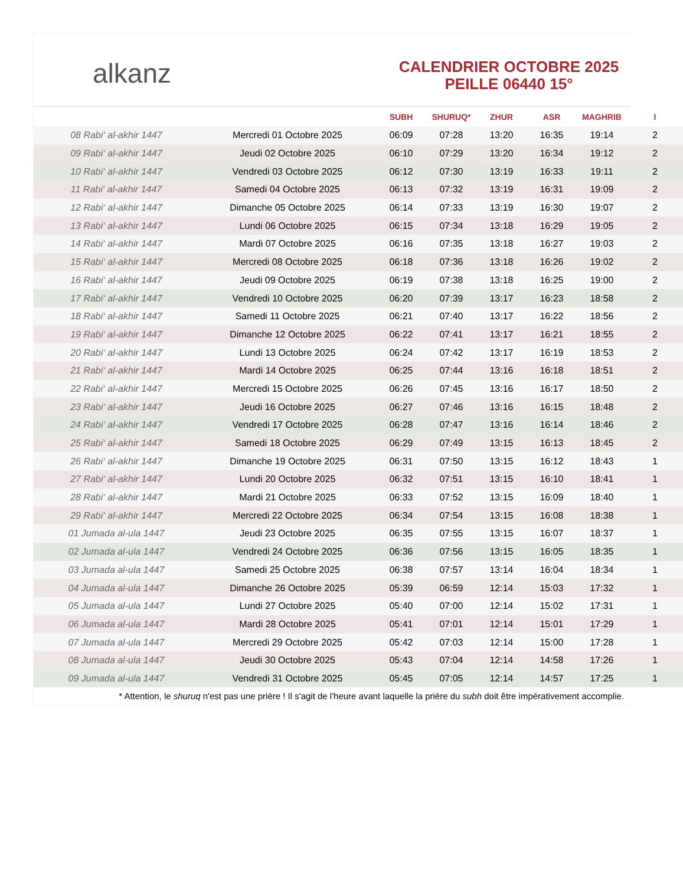alkanz
CALENDRIER OCTOBRE 2025
PEILLE 06440 15°
| | | SUBH | SHURUQ* | ZHUR | ASR | MAGHRIB | I |
| --- | --- | --- | --- | --- | --- | --- | --- |
| 08 Rabi‘ al-akhir 1447 | Mercredi 01 Octobre 2025 | 06:09 | 07:28 | 13:20 | 16:35 | 19:14 | 2 |
| 09 Rabi‘ al-akhir 1447 | Jeudi 02 Octobre 2025 | 06:10 | 07:29 | 13:20 | 16:34 | 19:12 | 2 |
| 10 Rabi‘ al-akhir 1447 | Vendredi 03 Octobre 2025 | 06:12 | 07:30 | 13:19 | 16:33 | 19:11 | 2 |
| 11 Rabi‘ al-akhir 1447 | Samedi 04 Octobre 2025 | 06:13 | 07:32 | 13:19 | 16:31 | 19:09 | 2 |
| 12 Rabi‘ al-akhir 1447 | Dimanche 05 Octobre 2025 | 06:14 | 07:33 | 13:19 | 16:30 | 19:07 | 2 |
| 13 Rabi‘ al-akhir 1447 | Lundi 06 Octobre 2025 | 06:15 | 07:34 | 13:18 | 16:29 | 19:05 | 2 |
| 14 Rabi‘ al-akhir 1447 | Mardi 07 Octobre 2025 | 06:16 | 07:35 | 13:18 | 16:27 | 19:03 | 2 |
| 15 Rabi‘ al-akhir 1447 | Mercredi 08 Octobre 2025 | 06:18 | 07:36 | 13:18 | 16:26 | 19:02 | 2 |
| 16 Rabi‘ al-akhir 1447 | Jeudi 09 Octobre 2025 | 06:19 | 07:38 | 13:18 | 16:25 | 19:00 | 2 |
| 17 Rabi‘ al-akhir 1447 | Vendredi 10 Octobre 2025 | 06:20 | 07:39 | 13:17 | 16:23 | 18:58 | 2 |
| 18 Rabi‘ al-akhir 1447 | Samedi 11 Octobre 2025 | 06:21 | 07:40 | 13:17 | 16:22 | 18:56 | 2 |
| 19 Rabi‘ al-akhir 1447 | Dimanche 12 Octobre 2025 | 06:22 | 07:41 | 13:17 | 16:21 | 18:55 | 2 |
| 20 Rabi‘ al-akhir 1447 | Lundi 13 Octobre 2025 | 06:24 | 07:42 | 13:17 | 16:19 | 18:53 | 2 |
| 21 Rabi‘ al-akhir 1447 | Mardi 14 Octobre 2025 | 06:25 | 07:44 | 13:16 | 16:18 | 18:51 | 2 |
| 22 Rabi‘ al-akhir 1447 | Mercredi 15 Octobre 2025 | 06:26 | 07:45 | 13:16 | 16:17 | 18:50 | 2 |
| 23 Rabi‘ al-akhir 1447 | Jeudi 16 Octobre 2025 | 06:27 | 07:46 | 13:16 | 16:15 | 18:48 | 2 |
| 24 Rabi‘ al-akhir 1447 | Vendredi 17 Octobre 2025 | 06:28 | 07:47 | 13:16 | 16:14 | 18:46 | 2 |
| 25 Rabi‘ al-akhir 1447 | Samedi 18 Octobre 2025 | 06:29 | 07:49 | 13:15 | 16:13 | 18:45 | 2 |
| 26 Rabi‘ al-akhir 1447 | Dimanche 19 Octobre 2025 | 06:31 | 07:50 | 13:15 | 16:12 | 18:43 | 1 |
| 27 Rabi‘ al-akhir 1447 | Lundi 20 Octobre 2025 | 06:32 | 07:51 | 13:15 | 16:10 | 18:41 | 1 |
| 28 Rabi‘ al-akhir 1447 | Mardi 21 Octobre 2025 | 06:33 | 07:52 | 13:15 | 16:09 | 18:40 | 1 |
| 29 Rabi‘ al-akhir 1447 | Mercredi 22 Octobre 2025 | 06:34 | 07:54 | 13:15 | 16:08 | 18:38 | 1 |
| 01 Jumada al-ula 1447 | Jeudi 23 Octobre 2025 | 06:35 | 07:55 | 13:15 | 16:07 | 18:37 | 1 |
| 02 Jumada al-ula 1447 | Vendredi 24 Octobre 2025 | 06:36 | 07:56 | 13:15 | 16:05 | 18:35 | 1 |
| 03 Jumada al-ula 1447 | Samedi 25 Octobre 2025 | 06:38 | 07:57 | 13:14 | 16:04 | 18:34 | 1 |
| 04 Jumada al-ula 1447 | Dimanche 26 Octobre 2025 | 05:39 | 06:59 | 12:14 | 15:03 | 17:32 | 1 |
| 05 Jumada al-ula 1447 | Lundi 27 Octobre 2025 | 05:40 | 07:00 | 12:14 | 15:02 | 17:31 | 1 |
| 06 Jumada al-ula 1447 | Mardi 28 Octobre 2025 | 05:41 | 07:01 | 12:14 | 15:01 | 17:29 | 1 |
| 07 Jumada al-ula 1447 | Mercredi 29 Octobre 2025 | 05:42 | 07:03 | 12:14 | 15:00 | 17:28 | 1 |
| 08 Jumada al-ula 1447 | Jeudi 30 Octobre 2025 | 05:43 | 07:04 | 12:14 | 14:58 | 17:26 | 1 |
| 09 Jumada al-ula 1447 | Vendredi 31 Octobre 2025 | 05:45 | 07:05 | 12:14 | 14:57 | 17:25 | 1 |
* Attention, le shuruq n'est pas une prière ! Il s'agit de l'heure avant laquelle la prière du subh doit être impérativement accomplie.